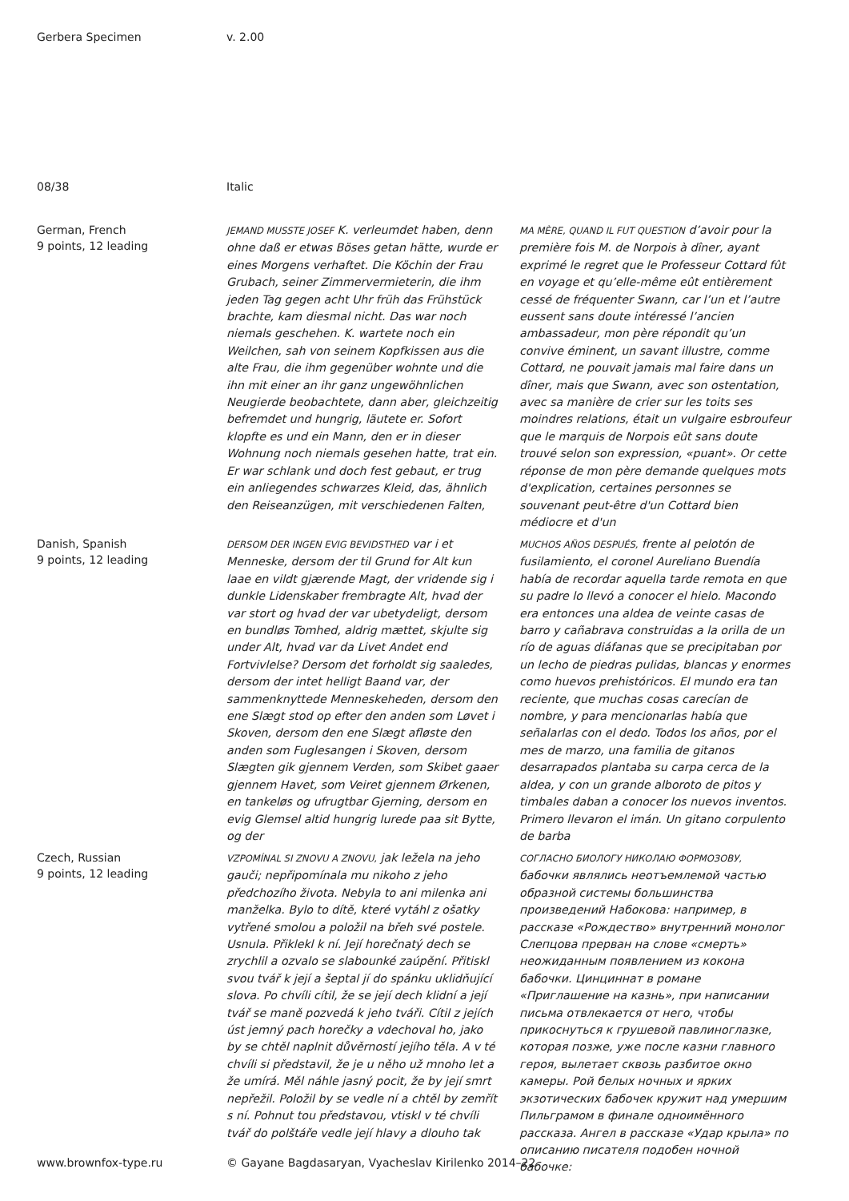Gerbera Specimen v. 2.00
08/38 Italic
German, French
9 points, 12 leading
JEMAND MUSSTE JOSEF K. verleumdet haben, denn ohne daß er etwas Böses getan hätte, wurde er eines Morgens verhaftet. Die Köchin der Frau Grubach, seiner Zimmervermieterin, die ihm jeden Tag gegen acht Uhr früh das Frühstück brachte, kam diesmal nicht. Das war noch niemals geschehen. K. wartete noch ein Weilchen, sah von seinem Kopfkissen aus die alte Frau, die ihm gegenüber wohnte und die ihn mit einer an ihr ganz ungewöhnlichen Neugierde beobachtete, dann aber, gleichzeitig befremdet und hungrig, läutete er. Sofort klopfte es und ein Mann, den er in dieser Wohnung noch niemals gesehen hatte, trat ein. Er war schlank und doch fest gebaut, er trug ein anliegendes schwarzes Kleid, das, ähnlich den Reiseanzügen, mit verschiedenen Falten,
MA MÈRE, QUAND IL FUT QUESTION d’avoir pour la première fois M. de Norpois à dîner, ayant exprimé le regret que le Professeur Cottard fût en voyage et qu’elle-même eût entièrement cessé de fréquenter Swann, car l’un et l’autre eussent sans doute intéressé l’ancien ambassadeur, mon père répondit qu’un convive éminent, un savant illustre, comme Cottard, ne pouvait jamais mal faire dans un dîner, mais que Swann, avec son ostentation, avec sa manière de crier sur les toits ses moindres relations, était un vulgaire esbroufeur que le marquis de Norpois eût sans doute trouvé selon son expression, «puant». Or cette réponse de mon père demande quelques mots d'explication, certaines personnes se souvenant peut-être d'un Cottard bien médiocre et d'un
Danish, Spanish
9 points, 12 leading
DERSOM DER INGEN EVIG BEVIDSTHED var i et Menneske, dersom der til Grund for Alt kun laae en vildt gjærende Magt, der vridende sig i dunkle Lidenskaber frembragte Alt, hvad der var stort og hvad der var ubetydeligt, dersom en bundløs Tomhed, aldrig mættet, skjulte sig under Alt, hvad var da Livet Andet end Fortvivlelse? Dersom det forholdt sig saaledes, dersom der intet helligt Baand var, der sammenknyttede Menneskeheden, dersom den ene Slægt stod op efter den anden som Løvet i Skoven, dersom den ene Slægt afløste den anden som Fuglesangen i Skoven, dersom Slægten gik gjennem Verden, som Skibet gaaer gjennem Havet, som Veiret gjennem Ørkenen, en tankeløs og ufrugtbar Gjerning, dersom en evig Glemsel altid hungrig lurede paa sit Bytte, og der
MUCHOS AÑOS DESPUÉS, frente al pelotón de fusilamiento, el coronel Aureliano Buendía había de recordar aquella tarde remota en que su padre lo llevó a conocer el hielo. Macondo era entonces una aldea de veinte casas de barro y cañabrava construidas a la orilla de un río de aguas diáfanas que se precipitaban por un lecho de piedras pulidas, blancas y enormes como huevos prehistóricos. El mundo era tan reciente, que muchas cosas carecían de nombre, y para mencionarlas había que señalarlas con el dedo. Todos los años, por el mes de marzo, una familia de gitanos desarrapados plantaba su carpa cerca de la aldea, y con un grande alboroto de pitos y timbales daban a conocer los nuevos inventos. Primero llevaron el imán. Un gitano corpulento de barba
Czech, Russian
9 points, 12 leading
VZPOMÍNAL SI ZNOVU A ZNOVU, jak ležela na jeho gauči; nepřipomínala mu nikoho z jeho předchozího života. Nebyla to ani milenka ani manželka. Bylo to dítě, které vytáhl z ošatky vytřené smolou a položil na břeh své postele. Usnula. Přiklekl k ní. Její horečnatý dech se zrychlil a ozvalo se slabounké zaúpění. Přitiskl svou tvář k její a šeptal jí do spánku uklidňující slova. Po chvíli cítil, že se její dech klidní a její tvář se maně pozvedá k jeho tváři. Cítil z jejích úst jemný pach horečky a vdechoval ho, jako by se chtěl naplnit důvěrností jejího těla. A v té chvíli si představil, že je u něho už mnoho let a že umírá. Měl náhle jasný pocit, že by její smrt nepřežil. Položil by se vedle ní a chtěl by zemřít s ní. Pohnut tou představou, vtiskl v té chvíli tvář do polštáře vedle její hlavy a dlouho tak
СОГЛАСНО БИОЛОГУ НИКОЛАЮ ФОРМОЗОВУ, бабочки являлись неотъемлемой частью образной системы большинства произведений Набокова: например, в рассказе «Рождество» внутренний монолог Слепцова прерван на слове «смерть» неожиданным появлением из кокона бабочки. Цинциннат в романе «Приглашение на казнь», при написании письма отвлекается от него, чтобы прикоснуться к грушевой павлиноглазке, которая позже, уже после казни главного героя, вылетает сквозь разбитое окно камеры. Рой белых ночных и ярких экзотических бабочек кружит над умершим Пильграмом в финале одноимённого рассказа. Ангел в рассказе «Удар крыла» по описанию писателя подобен ночной бабочке:
www.brownfox-type.ru © Gayane Bagdasaryan, Vyacheslav Kirilenko 2014–22